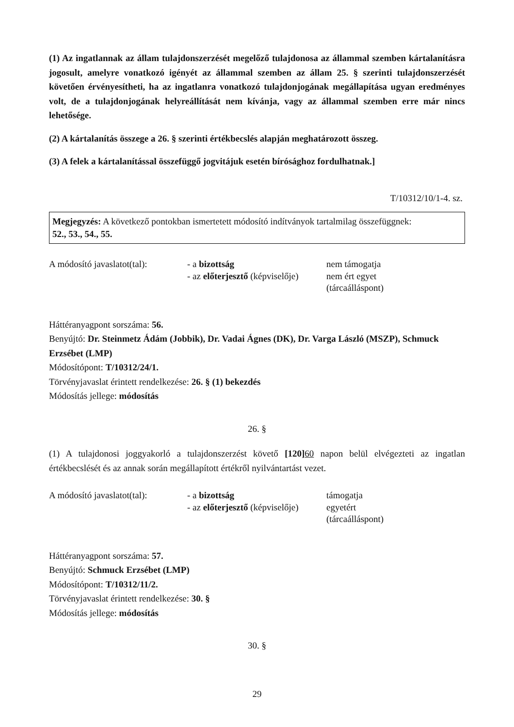(1) Az ingatlannak az állam tulajdonszerzését megelőző tulajdonosa az állammal szemben kártalanításra jogosult, amelyre vonatkozó igényét az állammal szemben az állam 25. § szerinti tulajdonszerzését követően érvényesítheti, ha az ingatlanra vonatkozó tulajdonjogának megállapítása ugyan eredményes volt, de a tulajdonjogának helyreállítását nem kívánja, vagy az állammal szemben erre már nincs lehetősége.
(2) A kártalanítás összege a 26. § szerinti értékbecslés alapján meghatározott összeg.
(3) A felek a kártalanítással összefüggő jogvitájuk esetén bírósághoz fordulhatnak.]
T/10312/10/1-4. sz.
Megjegyzés: A következő pontokban ismertetett módosító indítványok tartalmilag összefüggnek:
52., 53., 54., 55.
A módosító javaslatot(tal):
- a bizottság nem támogatja
- az előterjesztő (képviselője)
nem ért egyet
(tárcaálláspont)
Háttéranyagpont sorszáma: 56.
Benyújtó: Dr. Steinmetz Ádám (Jobbik), Dr. Vadai Ágnes (DK), Dr. Varga László (MSZP), Schmuck Erzsébet (LMP)
Módosítópont: T/10312/24/1.
Törvényjavaslat érintett rendelkezése: 26. § (1) bekezdés
Módosítás jellege: módosítás
26. §
(1) A tulajdonosi joggyakorló a tulajdonszerzést követő [120] 60 napon belül elvégezteti az ingatlan értékbecslését és az annak során megállapított értékről nyilvántartást vezet.
A módosító javaslatot(tal):
- a bizottság támogatja
- az előterjesztő (képviselője)
egyetért
(tárcaálláspont)
Háttéranyagpont sorszáma: 57.
Benyújtó: Schmuck Erzsébet (LMP)
Módosítópont: T/10312/11/2.
Törvényjavaslat érintett rendelkezése: 30. §
Módosítás jellege: módosítás
30. §
29